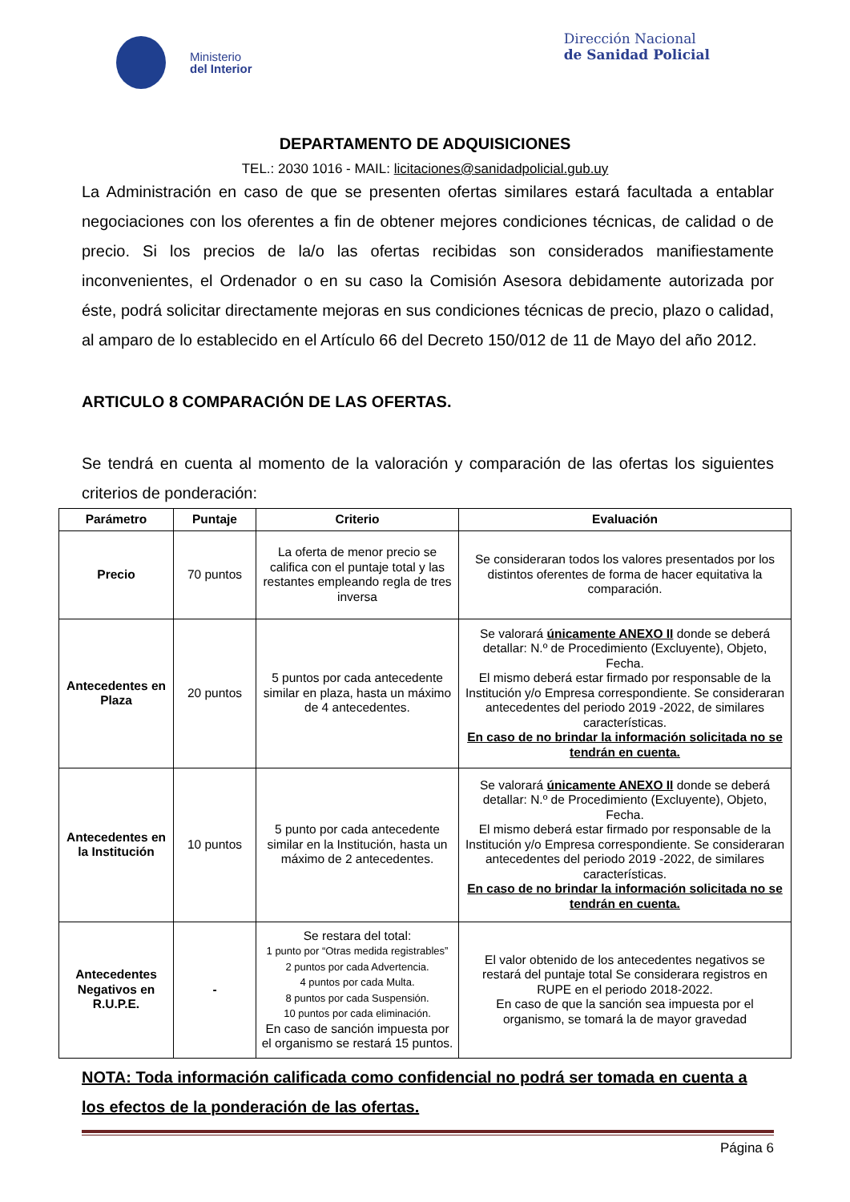Ministerio
del Interior
Dirección Nacional
de Sanidad Policial
DEPARTAMENTO DE ADQUISICIONES
TEL.: 2030 1016 - MAIL: licitaciones@sanidadpolicial.gub.uy
La Administración en caso de que se presenten ofertas similares estará facultada a entablar negociaciones con los oferentes a fin de obtener mejores condiciones técnicas, de calidad o de precio. Si los precios de la/o las ofertas recibidas son considerados manifiestamente inconvenientes, el Ordenador o en su caso la Comisión Asesora debidamente autorizada por éste, podrá solicitar directamente mejoras en sus condiciones técnicas de precio, plazo o calidad, al amparo de lo establecido en el Artículo 66 del Decreto 150/012 de 11 de Mayo del año 2012.
ARTICULO 8 COMPARACIÓN DE LAS OFERTAS.
Se tendrá en cuenta al momento de la valoración y comparación de las ofertas los siguientes criterios de ponderación:
| Parámetro | Puntaje | Criterio | Evaluación |
| --- | --- | --- | --- |
| Precio | 70 puntos | La oferta de menor precio se califica con el puntaje total y las restantes empleando regla de tres inversa | Se consideraran todos los valores presentados por los distintos oferentes de forma de hacer equitativa la comparación. |
| Antecedentes en Plaza | 20 puntos | 5 puntos por cada antecedente similar en plaza, hasta un máximo de 4 antecedentes. | Se valorará únicamente ANEXO II donde se deberá detallar: N.º de Procedimiento (Excluyente), Objeto, Fecha. El mismo deberá estar firmado por responsable de la Institución y/o Empresa correspondiente. Se consideraran antecedentes del periodo 2019 -2022, de similares características. En caso de no brindar la información solicitada no se tendrán en cuenta. |
| Antecedentes en la Institución | 10 puntos | 5 punto por cada antecedente similar en la Institución, hasta un máximo de 2 antecedentes. | Se valorará únicamente ANEXO II donde se deberá detallar: N.º de Procedimiento (Excluyente), Objeto, Fecha. El mismo deberá estar firmado por responsable de la Institución y/o Empresa correspondiente. Se consideraran antecedentes del periodo 2019 -2022, de similares características. En caso de no brindar la información solicitada no se tendrán en cuenta. |
| Antecedentes Negativos en R.U.P.E. | - | Se restara del total: 1 punto por “Otras medida registrables” 2 puntos por cada Advertencia. 4 puntos por cada Multa. 8 puntos por cada Suspensión. 10 puntos por cada eliminación. En caso de sanción impuesta por el organismo se restará 15 puntos. | El valor obtenido de los antecedentes negativos se restará del puntaje total Se considerara registros en RUPE en el periodo 2018-2022. En caso de que la sanción sea impuesta por el organismo, se tomará la de mayor gravedad |
NOTA: Toda información calificada como confidencial no podrá ser tomada en cuenta a los efectos de la ponderación de las ofertas.
Página 6